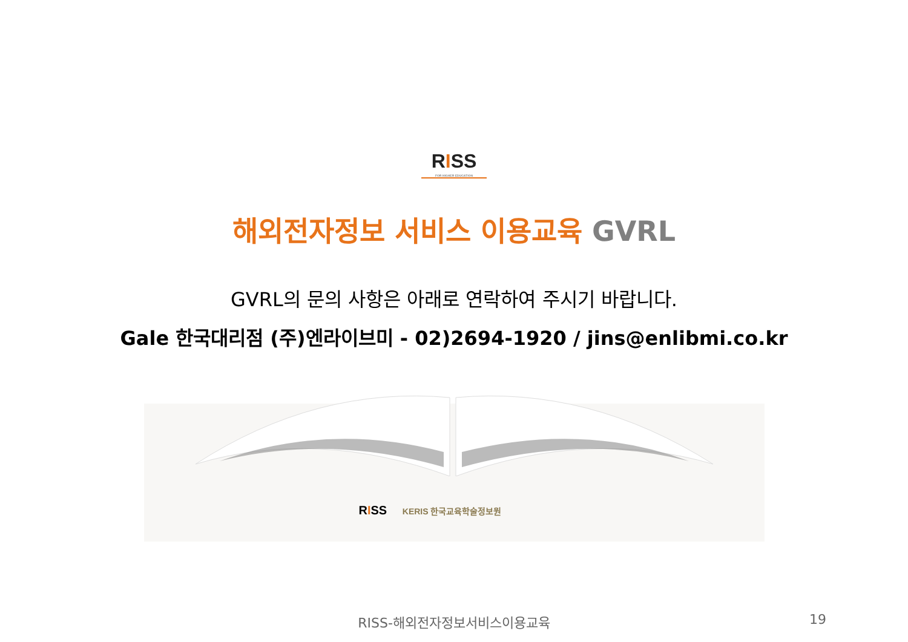RISS
FOR HIGHER EDUCATION
해외전자정보 서비스 이용교육 GVRL
GVRL의 문의 사항은 아래로 연락하여 주시기 바랍니다.
Gale 한국대리점 (주)엔라이브미 - 02)2694-1920 / jins@enlibmi.co.kr
RISS KERIS 한국교육학술정보원
RISS-해외전자정보서비스이용교육
19